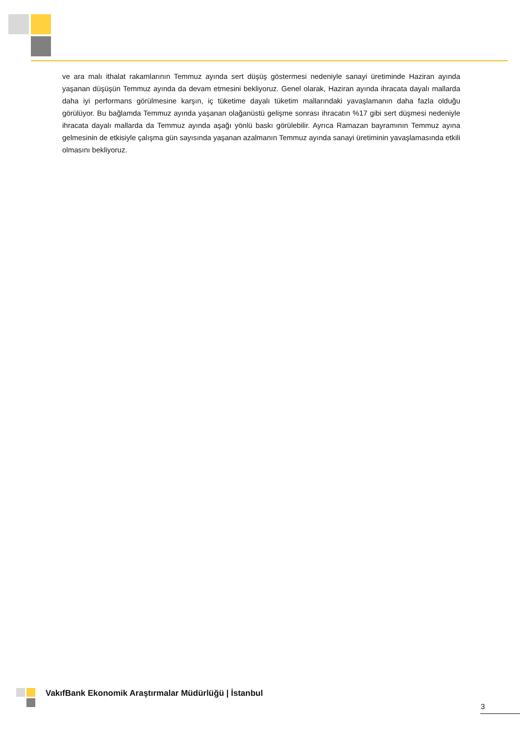ve ara malı ithalat rakamlarının Temmuz ayında sert düşüş göstermesi nedeniyle sanayi üretiminde Haziran ayında yaşanan düşüşün Temmuz ayında da devam etmesini bekliyoruz. Genel olarak, Haziran ayında ihracata dayalı mallarda daha iyi performans görülmesine karşın, iç tüketime dayalı tüketim mallarındaki yavaşlamanın daha fazla olduğu görülüyor. Bu bağlamda Temmuz ayında yaşanan olağanüstü gelişme sonrası ihracatın %17 gibi sert düşmesi nedeniyle ihracata dayalı mallarda da Temmuz ayında aşağı yönlü baskı görülebilir. Ayrıca Ramazan bayramının Temmuz ayına gelmesinin de etkisiyle çalışma gün sayısında yaşanan azalmanın Temmuz ayında sanayi üretiminin yavaşlamasında etkili olmasını bekliyoruz.
VakıfBank Ekonomik Araştırmalar Müdürlüğü | İstanbul
3